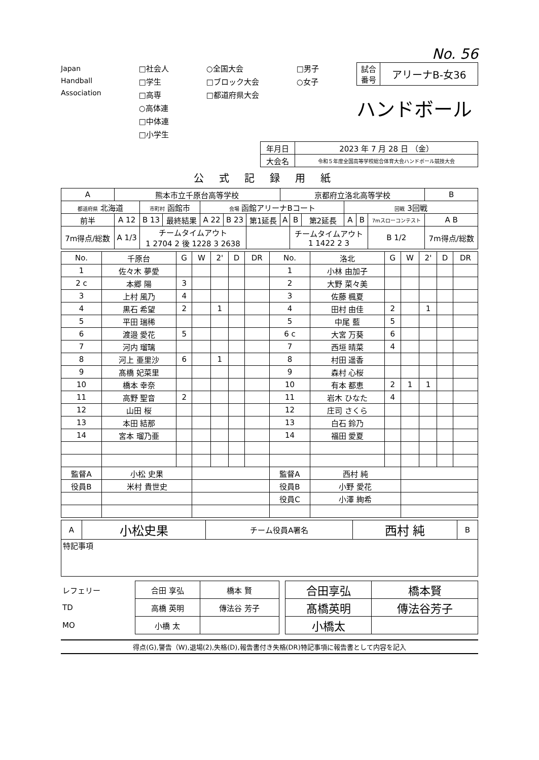No. 56
Japan
Handball
Association
□社会人
□学生
□高専
○高体連
□中体連
□小学生
○全国大会
□ブロック大会
□都道府県大会
□男子
○女子
| 試合 番号 | アリーナB-女36 |
ハンドボール
| 年月日 | 2023 年 7 月 28 日 （金） |
| 大会名 | 令和５年度全国高等学校総合体育大会ハンドボール競技大会 |
公式記録用紙
| A | 熊本市立千原台高等学校 | | | | | | 京都府立洛北高等学校 | | | | | | B |
| 都道府県 北海道 | | 市町村 函館市 | | 会場 函館アリーナBコート | | | | | | 回戦 3回戦 | | | |
| 前半 | A 12 | B 13 | 最終結果 | A 22 | B 23 | 第1延長 | A | B | 第2延長 | A | B | 7mスローコンテスト | A B |
| 7m得点/総数 | A 1/3 | チームタイムアウト 1 2704 2 後 1228 3 2638 | | | | | | チームタイムアウト 1 1422 2 3 | | | | B 1/2 | 7m得点/総数 |
| No. | 千原台 | G | W | 2' | D | DR | No. | 洛北 | G | W | 2' | D | DR |
| --- | --- | --- | --- | --- | --- | --- | --- | --- | --- | --- | --- | --- | --- |
| 1 | 佐々木 夢愛 | | | | | | 1 | 小林 由加子 | | | | | |
| 2 c | 本郷 陽 | 3 | | | | | 2 | 大野 菜々美 | | | | | |
| 3 | 上村 風乃 | 4 | | | | | 3 | 佐藤 楓夏 | | | | | |
| 4 | 黒石 希望 | 2 | | 1 | | | 4 | 田村 由佳 | 2 | | 1 | | |
| 5 | 平田 瑞稀 | | | | | | 5 | 中尾 藍 | 5 | | | | |
| 6 | 渡邉 愛花 | 5 | | | | | 6 c | 大宮 万葵 | 6 | | | | |
| 7 | 河内 瑠璃 | | | | | | 7 | 西垣 晴菜 | 4 | | | | |
| 8 | 河上 亜里沙 | 6 | | 1 | | | 8 | 村田 遥香 | | | | | |
| 9 | 髙橋 妃菜里 | | | | | | 9 | 森村 心桜 | | | | | |
| 10 | 橋本 幸奈 | | | | | | 10 | 有本 都恵 | 2 | 1 | 1 | | |
| 11 | 高野 聖音 | 2 | | | | | 11 | 岩木 ひなた | 4 | | | | |
| 12 | 山田 桜 | | | | | | 12 | 庄司 さくら | | | | | |
| 13 | 本田 結那 | | | | | | 13 | 白石 鈴乃 | | | | | |
| 14 | 宮本 瑠乃亜 | | | | | | 14 | 福田 愛夏 | | | | | |
| 監督A | 小松 史果 | | | | | | 監督A | 西村 純 | | | | | |
| 役員B | 米村 貴世史 | | | | | | 役員B | 小野 愛花 | | | | | |
| | | | | | | | 役員C | 小澤 絢希 | | | | | |
| A | 小松史果 | チーム役員A署名 | 西村 純 | B |
| 特記事項 | | | | |
| レフェリー | 合田 享弘 | 橋本 賢 | | 合田享弘 | 橋本賢 |
| TD | 高橋 英明 | 傳法谷 芳子 | | 髙橋英明 | 傳法谷芳子 |
| MO | 小橋 太 | | | 小橋太 | |
得点(G),警告（W),退場(2),失格(D),報告書付き失格(DR)特記事項に報告書として内容を記入